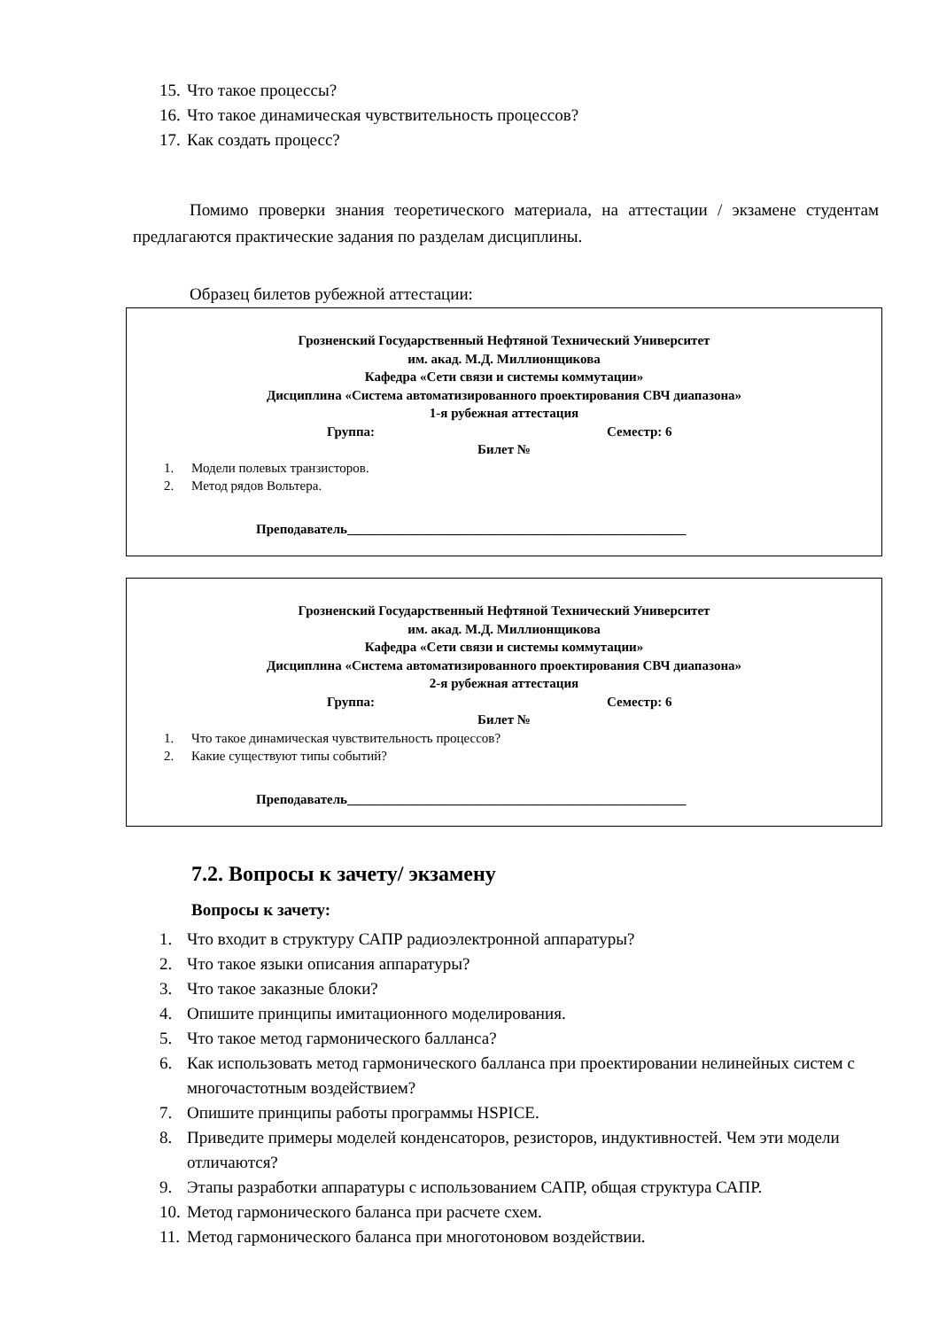15. Что такое процессы?
16. Что такое динамическая чувствительность процессов?
17. Как создать процесс?
Помимо проверки знания теоретического материала, на аттестации / экзамене студентам предлагаются практические задания по разделам дисциплины.
Образец билетов рубежной аттестации:
Грозненский Государственный Нефтяной Технический Университет
им. акад. М.Д. Миллионщикова
Кафедра «Сети связи и системы коммутации»
Дисциплина «Система автоматизированного проектирования СВЧ диапазона»
1-я рубежная аттестация
Группа: Семестр: 6
Билет №
1. Модели полевых транзисторов.
2. Метод рядов Вольтера.
Преподаватель___________________________________________________
Грозненский Государственный Нефтяной Технический Университет
им. акад. М.Д. Миллионщикова
Кафедра «Сети связи и системы коммутации»
Дисциплина «Система автоматизированного проектирования СВЧ диапазона»
2-я рубежная аттестация
Группа: Семестр: 6
Билет №
1. Что такое динамическая чувствительность процессов?
2. Какие существуют типы событий?
Преподаватель___________________________________________________
7.2. Вопросы к зачету/ экзамену
Вопросы к зачету:
1. Что входит в структуру САПР радиоэлектронной аппаратуры?
2. Что такое языки описания аппаратуры?
3. Что такое заказные блоки?
4. Опишите принципы имитационного моделирования.
5. Что такое метод гармонического балланса?
6. Как использовать метод гармонического балланса при проектировании нелинейных систем с многочастотным воздействием?
7. Опишите принципы работы программы HSPICE.
8. Приведите примеры моделей конденсаторов, резисторов, индуктивностей. Чем эти модели отличаются?
9. Этапы разработки аппаратуры с использованием САПР, общая структура САПР.
10. Метод гармонического баланса при расчете схем.
11. Метод гармонического баланса при многотоновом воздействии.